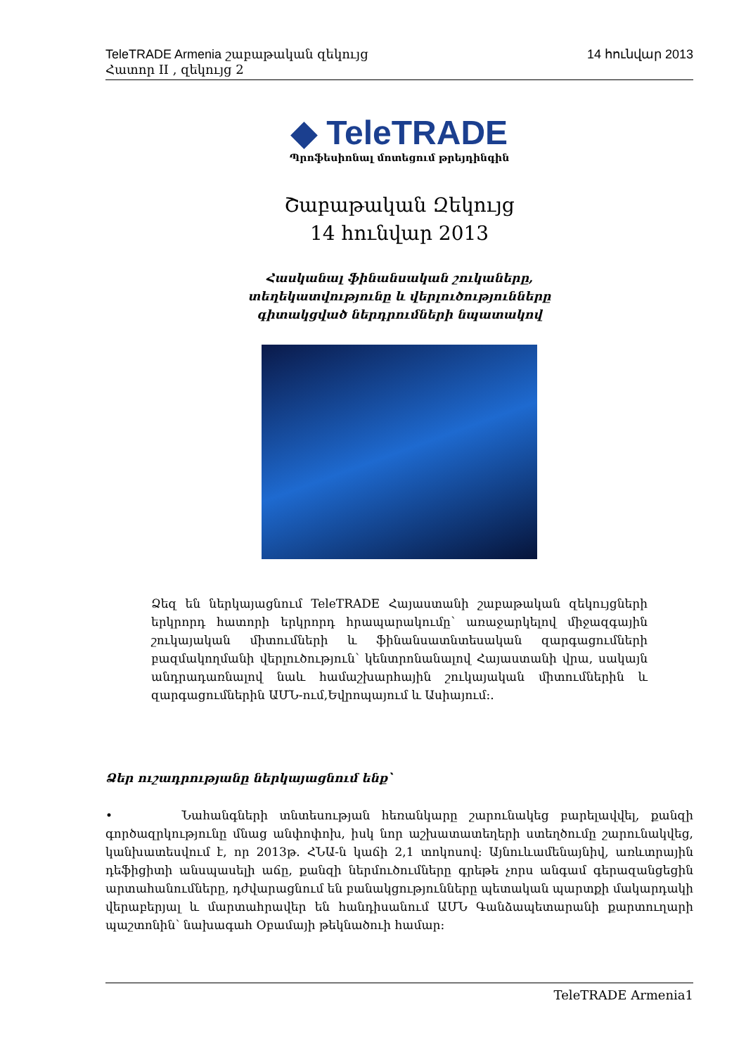14 հունվար 2013 TeleTRADE Armenia շաբաթական զեկույց
Հատոր II , զեկույց 2
◆ TeleTRADE
Պրոֆեսիոնալ մոտեցում թրեյդինգին
Շաբաթական Զեկույց
14 հունվար 2013
Հասկանալ ֆինանսական շուկաները,
տեղեկատվությունը և վերլուծությունները
գիտակցված ներդրումների նպատակով
Ձեզ են ներկայացնում TeleTRADE Հայաստանի շաբաթական զեկույցների երկրորդ հատորի երկրորդ հրապարակումը՝ առաջարկելով միջազգային շուկայական միտումների և ֆինանսատնտեսական զարգացումների բազմակողմանի վերլուծություն՝ կենտրոնանալով Հայաստանի վրա, սակայն անդրադառնալով նաև համաշխարհային շուկայական միտումներին և զարգացումներին ԱՄՆ-ում,Եվրոպայում և Ասիայում:.
Ձեր ուշադրությանը ներկայացնում ենք՝
• Նահանգների տնտեսության հեռանկարը շարունակեց բարելավվել, քանզի գործազրկությունը մնաց անփոփոխ, իսկ նոր աշխատատեղերի ստեղծումը շարունակվեց, կանխատեսվում է, որ 2013թ. ՀՆԱ-ն կաճի 2,1 տոկոսով: Այնուևամենայնիվ, առևտրային դեֆիցիտի անսպասելի աճը, քանզի ներմուծումները գրեթե չորս անգամ գերազանցեցին արտահանումները, դժվարացնում են բանակցությունները պետական պարտքի մակարդակի վերաբերյալ և մարտահրավեր են հանդիսանում ԱՄՆ Գանձապետարանի քարտուղարի պաշտոնին՝ նախագահ Օբամայի թեկնածուի համար:
1 TeleTRADE Armenia